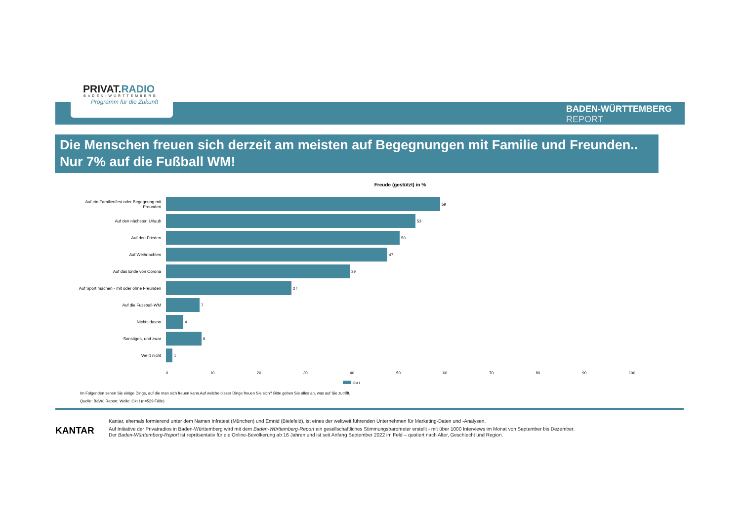PRIVAT.RADIO
BADEN-WÜRTTEMBERG
Programm für die Zukunft
BADEN-WÜRTTEMBERG
REPORT
Die Menschen freuen sich derzeit am meisten auf Begegnungen mit Familie und Freunden..
Nur 7% auf die Fußball WM!
Freude (gestützt) in %
Auf ein Familienfest oder Begegnung mit Freunden
59
Auf den nächsten Urlaub 53
Auf den Frieden 50
Auf Weihnachten 47
Auf das Ende von Corona 39
Auf Sport machen - mit oder ohne Freunden
27
Auf die Fussball-WM 7
Nichts davon 4
Sonstiges, und zwar 8
Weiß nicht 1
0 10 20 30 40 50 60 70 80 90 100
Okt I
Im Folgenden sehen Sie einige Dinge, auf die man sich freuen kann.Auf welche dieser Dinge freuen Sie sich? Bitte geben Sie alles an, was auf Sie zutrifft.
Quelle: BaWü Report, Welle: Okt I (n=529 Fälle)
KANTAR
Kantar, ehemals formierend unter dem Namen Infratest (München) und Emnid (Bielefeld), ist eines der weltweit führenden Unternehmen für Marketing-Daten und -Analysen.
Auf Initiative der Privatradios in Baden-Württemberg wird mit dem Baden-Württemberg-Report ein gesellschaftliches Stimmungsbarometer erstellt - mit über 1000 Interviews im Monat von September bis Dezember.
Der Baden-Württemberg-Report ist repräsentativ für die Online-Bevölkerung ab 16 Jahren und ist seit Anfang September 2022 im Feld – quotiert nach Alter, Geschlecht und Region.